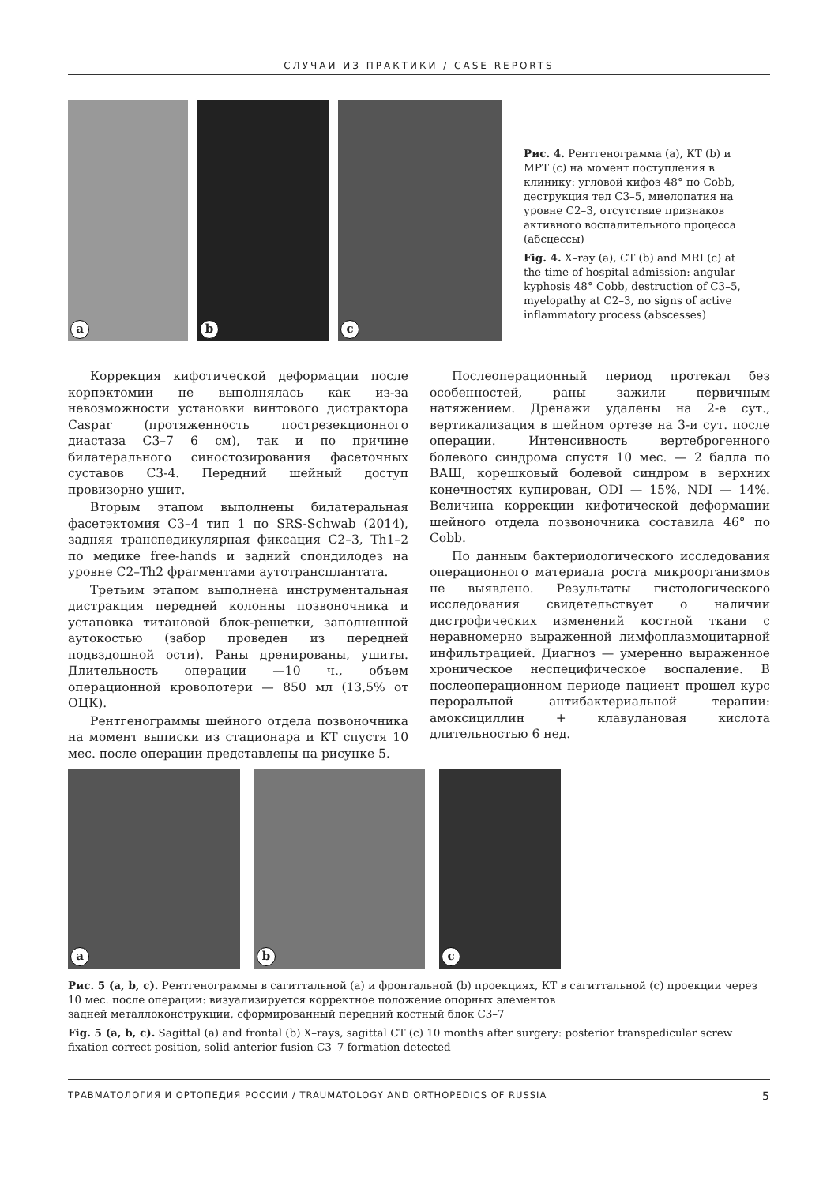СЛУЧАИ ИЗ ПРАКТИКИ / CASE REPORTS
a
b
c
Рис. 4. Рентгенограмма (a), КТ (b) и МРТ (c) на момент поступления в клинику: угловой кифоз 48° по Cobb, деструкция тел C3–5, миелопатия на уровне C2–3, отсутствие признаков активного воспалительного процесса (абсцессы)
Fig. 4. X–ray (a), CT (b) and MRI (c) at the time of hospital admission: angular kyphosis 48° Cobb, destruction of C3–5, myelopathy at C2–3, no signs of active inflammatory process (abscesses)
Коррекция кифотической деформации после корпэктомии не выполнялась как из-за невозможности установки винтового дистрактора Caspar (протяженность пострезекционного диастаза C3–7 6 см), так и по причине билатерального синостозирования фасеточных суставов C3-4. Передний шейный доступ провизорно ушит.
Вторым этапом выполнены билатеральная фасетэктомия C3–4 тип 1 по SRS-Schwab (2014), задняя транспедикулярная фиксация C2–3, Th1–2 по медике free-hands и задний спондилодез на уровне C2–Th2 фрагментами аутотрансплантата.
Третьим этапом выполнена инструментальная дистракция передней колонны позвоночника и установка титановой блок-решетки, заполненной аутокостью (забор проведен из передней подвздошной ости). Раны дренированы, ушиты. Длительность операции —10 ч., объем операционной кровопотери — 850 мл (13,5% от ОЦК).
Рентгенограммы шейного отдела позвоночника на момент выписки из стационара и КТ спустя 10 мес. после операции представлены на рисунке 5.
Послеоперационный период протекал без особенностей, раны зажили первичным натяжением. Дренажи удалены на 2-е сут., вертикализация в шейном ортезе на 3-и сут. после операции. Интенсивность вертеброгенного болевого синдрома спустя 10 мес. — 2 балла по ВАШ, корешковый болевой синдром в верхних конечностях купирован, ODI — 15%, NDI — 14%. Величина коррекции кифотической деформации шейного отдела позвоночника составила 46° по Cobb.
По данным бактериологического исследования операционного материала роста микроорганизмов не выявлено. Результаты гистологического исследования свидетельствует о наличии дистрофических изменений костной ткани с неравномерно выраженной лимфоплазмоцитарной инфильтрацией. Диагноз — умеренно выраженное хроническое неспецифическое воспаление. В послеоперационном периоде пациент прошел курс пероральной антибактериальной терапии: амоксициллин + клавулановая кислота длительностью 6 нед.
a
b
c
Рис. 5 (a, b, c). Рентгенограммы в сагиттальной (a) и фронтальной (b) проекциях, КТ в сагиттальной (c) проекции через 10 мес. после операции: визуализируется корректное положение опорных элементов
задней металлоконструкции, сформированный передний костный блок C3–7
Fig. 5 (a, b, c). Sagittal (a) and frontal (b) X–rays, sagittal CT (c) 10 months after surgery: posterior transpedicular screw fixation correct position, solid anterior fusion C3–7 formation detected
ТРАВМАТОЛОГИЯ И ОРТОПЕДИЯ РОССИИ / TRAUMATOLOGY AND ORTHOPEDICS OF RUSSIA 5